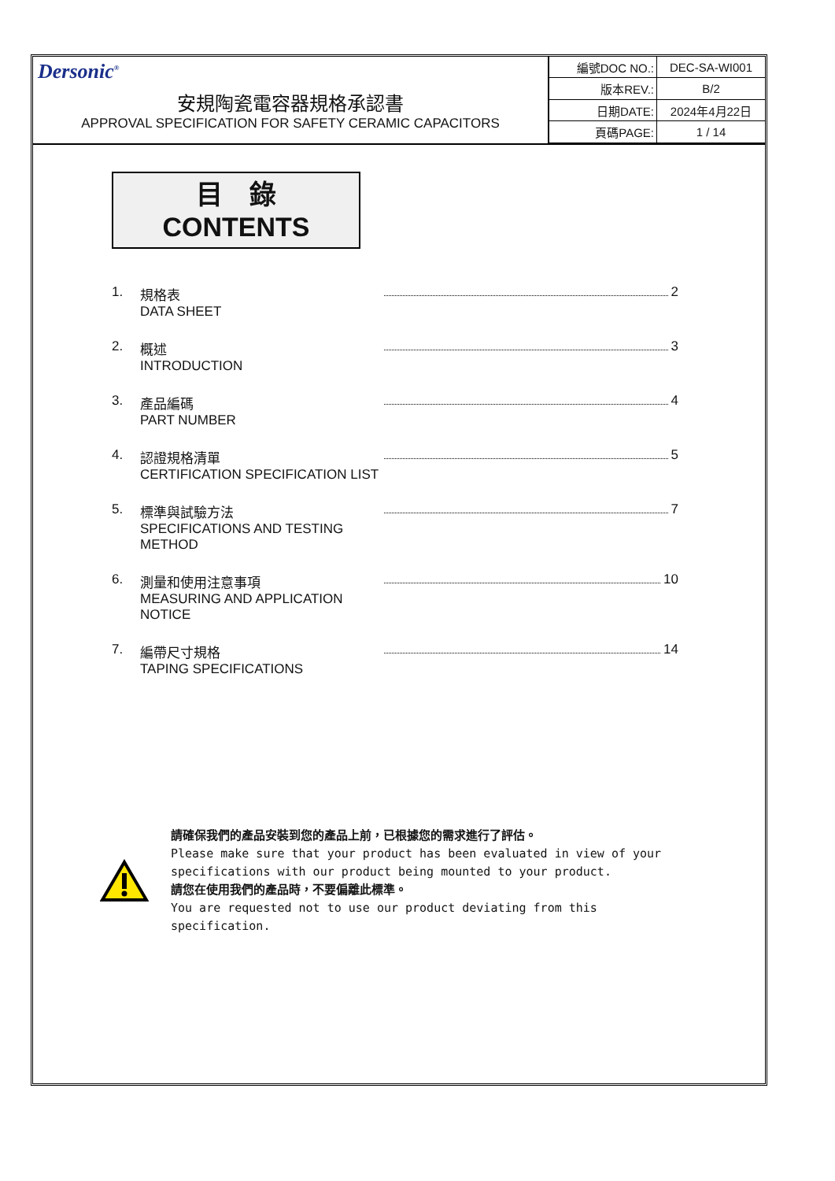Dersonic<sup>®</sup>
安規陶瓷電容器規格承認書
APPROVAL SPECIFICATION FOR SAFETY CERAMIC CAPACITORS
| 編號DOC NO.: | DEC-SA-WI001 |
| 版本REV.: | B/2 |
| 日期DATE: | 2024年4月22日 |
| 頁碼PAGE: | 1 / 14 |
目　錄
CONTENTS
1. 規格表
DATA SHEET 2
2. 概述
INTRODUCTION 3
3. 產品編碼
PART NUMBER 4
4. 認證規格清單
CERTIFICATION SPECIFICATION LIST 5
5. 標準與試驗方法
SPECIFICATIONS AND TESTING METHOD 7
6. 測量和使用注意事項
MEASURING AND APPLICATION NOTICE 10
7. 編帶尺寸規格
TAPING SPECIFICATIONS 14
請確保我們的產品安裝到您的產品上前，已根據您的需求進行了評估。
Please make sure that your product has been evaluated in view of your
specifications with our product being mounted to your product.
請您在使用我們的產品時，不要偏離此標準。
You are requested not to use our product deviating from this
specification.